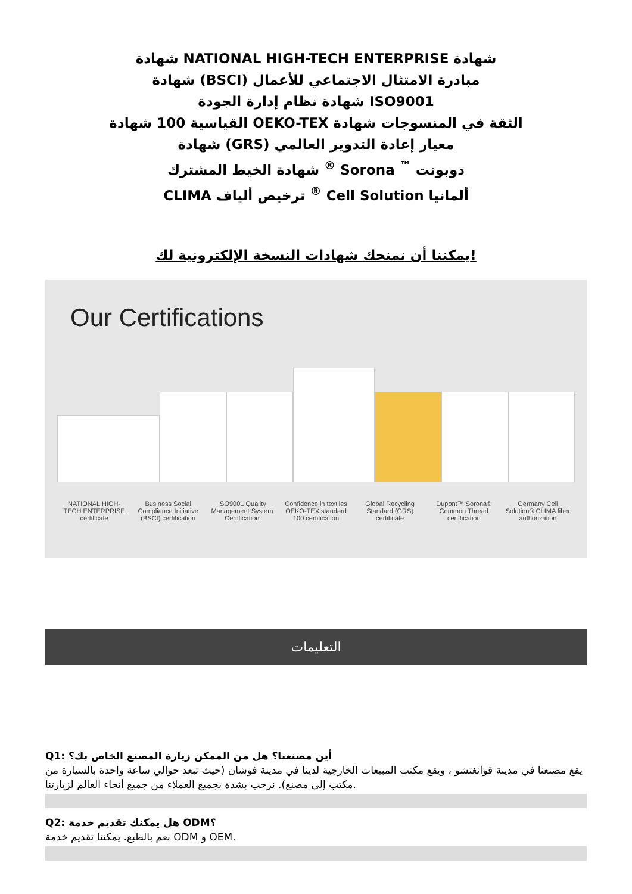شهادة NATIONAL HIGH-TECH ENTERPRISE شهادة
شهادة (BSCI) مبادرة الامتثال الاجتماعي للأعمال
شهادة نظام إدارة الجودة ISO9001
القياسية 100 شهادة OEKO-TEX الثقة في المنسوجات شهادة
شهادة (GRS) معيار إعادة التدوير العالمي
شهادة الخيط المشترك <sup>®</sup> Sorona <sup>™</sup> دوبونت
CLIMA ترخيص ألياف <sup>®</sup> Cell Solution ألمانيا
يمكننا أن نمنحك شهادات النسخة الإلكترونية لك!
Our Certifications
NATIONAL HIGH-TECH ENTERPRISE certificate
Business Social Compliance Initiative (BSCI) certification
ISO9001 Quality Management System Certification
Confidence in textiles OEKO-TEX standard 100 certification
Global Recycling Standard (GRS) certificate
Dupont™ Sorona® Common Thread certification
Germany Cell Solution® CLIMA fiber authorization
التعليمات
Q1: أين مصنعنا؟ هل من الممكن زيارة المصنع الخاص بك؟
يقع مصنعنا في مدينة قوانغتشو ، ويقع مكتب المبيعات الخارجية لدينا في مدينة فوشان (حيث تبعد حوالي ساعة واحدة بالسيارة من مكتب إلى مصنع). نرحب بشدة بجميع العملاء من جميع أنحاء العالم لزيارتنا.
Q2: هل يمكنك تقديم خدمة ODM؟
نعم بالطبع. يمكننا تقديم خدمة ODM و OEM.